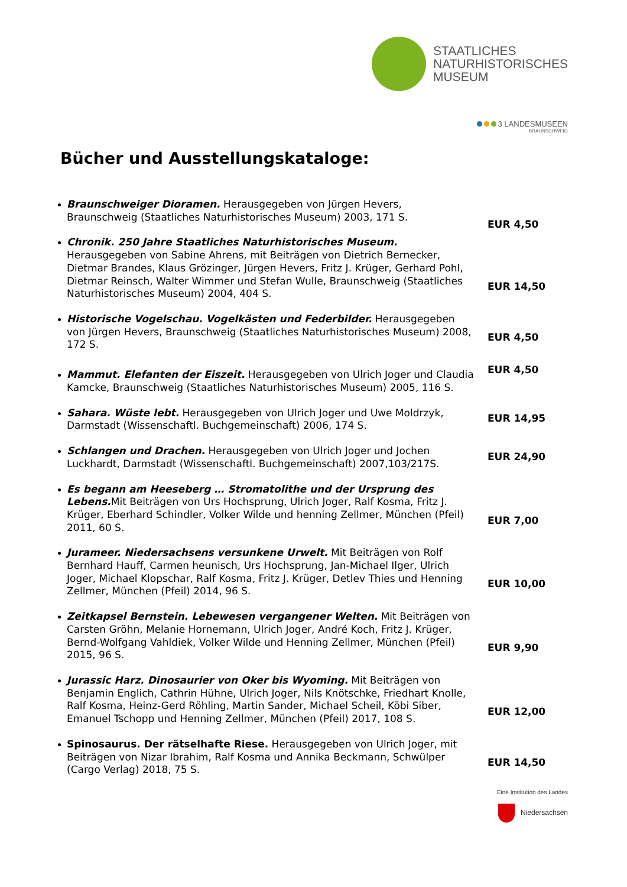STAATLICHES
NATURHISTORISCHES
MUSEUM
3 LANDESMUSEEN
BRAUNSCHWEIG
Bücher und Ausstellungskataloge:
Braunschweiger Dioramen. Herausgegeben von Jürgen Hevers, Braunschweig (Staatliches Naturhistorisches Museum) 2003, 171 S.
EUR 4,50
Chronik. 250 Jahre Staatliches Naturhistorisches Museum. Herausgegeben von Sabine Ahrens, mit Beiträgen von Dietrich Bernecker, Dietmar Brandes, Klaus Grözinger, Jürgen Hevers, Fritz J. Krüger, Gerhard Pohl, Dietmar Reinsch, Walter Wimmer und Stefan Wulle, Braunschweig (Staatliches Naturhistorisches Museum) 2004, 404 S.
EUR 14,50
Historische Vogelschau. Vogelkästen und Federbilder. Herausgegeben von Jürgen Hevers, Braunschweig (Staatliches Naturhistorisches Museum) 2008, 172 S.
EUR 4,50
Mammut. Elefanten der Eiszeit. Herausgegeben von Ulrich Joger und Claudia Kamcke, Braunschweig (Staatliches Naturhistorisches Museum) 2005, 116 S.
EUR 4,50
Sahara. Wüste lebt. Herausgegeben von Ulrich Joger und Uwe Moldrzyk, Darmstadt (Wissenschaftl. Buchgemeinschaft) 2006, 174 S.
EUR 14,95
Schlangen und Drachen. Herausgegeben von Ulrich Joger und Jochen Luckhardt, Darmstadt (Wissenschaftl. Buchgemeinschaft) 2007,103/217S.
EUR 24,90
Es begann am Heeseberg … Stromatolithe und der Ursprung des Lebens. Mit Beiträgen von Urs Hochsprung, Ulrich Joger, Ralf Kosma, Fritz J. Krüger, Eberhard Schindler, Volker Wilde und henning Zellmer, München (Pfeil) 2011, 60 S.
EUR 7,00
Jurameer. Niedersachsens versunkene Urwelt. Mit Beiträgen von Rolf Bernhard Hauff, Carmen heunisch, Urs Hochsprung, Jan-Michael Ilger, Ulrich Joger, Michael Klopschar, Ralf Kosma, Fritz J. Krüger, Detlev Thies und Henning Zellmer, München (Pfeil) 2014, 96 S.
EUR 10,00
Zeitkapsel Bernstein. Lebewesen vergangener Welten. Mit Beiträgen von Carsten Gröhn, Melanie Hornemann, Ulrich Joger, André Koch, Fritz J. Krüger, Bernd-Wolfgang Vahldiek, Volker Wilde und Henning Zellmer, München (Pfeil) 2015, 96 S.
EUR 9,90
Jurassic Harz. Dinosaurier von Oker bis Wyoming. Mit Beiträgen von Benjamin Englich, Cathrin Hühne, Ulrich Joger, Nils Knötschke, Friedhart Knolle, Ralf Kosma, Heinz-Gerd Röhling, Martin Sander, Michael Scheil, Köbi Siber, Emanuel Tschopp und Henning Zellmer, München (Pfeil) 2017, 108 S.
EUR 12,00
Spinosaurus. Der rätselhafte Riese. Herausgegeben von Ulrich Joger, mit Beiträgen von Nizar Ibrahim, Ralf Kosma und Annika Beckmann, Schwülper (Cargo Verlag) 2018, 75 S.
EUR 14,50
Eine Institution des Landes
Niedersachsen